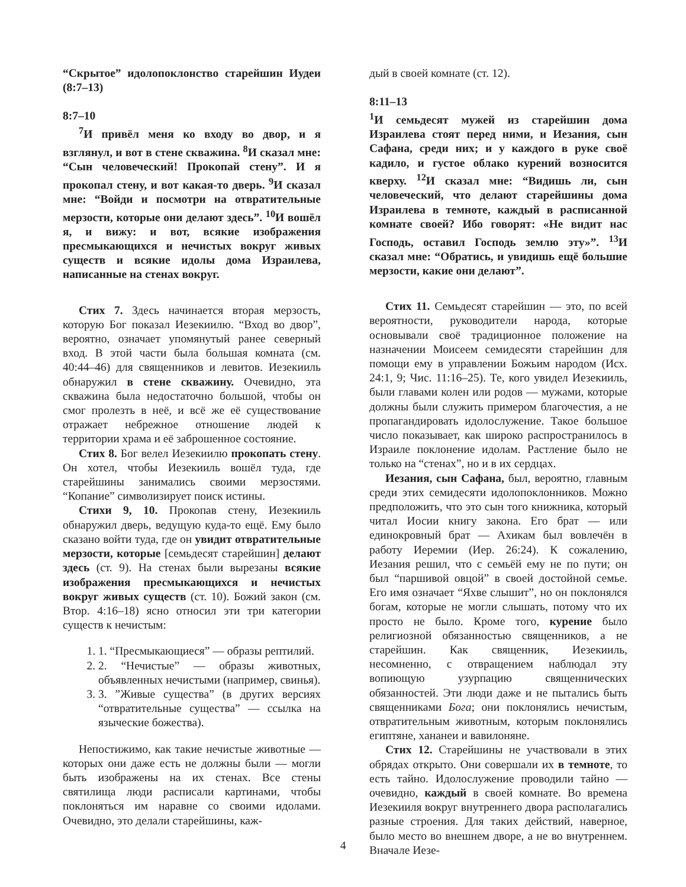“Скрытое” идолопоклонство старейшин Иудеи (8:7–13)
8:7–10
<sup>7</sup> И привёл меня ко входу во двор, и я взглянул, и вот в стене скважина. <sup>8</sup>И сказал мне: “Сын человеческий! Прокопай стену”. И я прокопал стену, и вот какая-то дверь. <sup>9</sup>И сказал мне: “Войди и посмотри на отвратительные мерзости, которые они делают здесь”. <sup>10</sup>И вошёл я, и вижу: и вот, всякие изображения пресмыкающихся и нечистых вокруг живых существ и всякие идолы дома Израилева, написанные на стенах вокруг.
Стих 7. Здесь начинается вторая мерзость, которую Бог показал Иезекиилю. “Вход во двор”, вероятно, означает упомянутый ранее северный вход. В этой части была большая комната (см. 40:44–46) для священников и левитов. Иезекииль обнаружил в стене скважину. Очевидно, эта скважина была недостаточно большой, чтобы он смог пролезть в неё, и всё же её существование отражает небрежное отношение людей к территории храма и её заброшенное состояние.
Стих 8. Бог велел Иезекиилю прокопать стену. Он хотел, чтобы Иезекииль вошёл туда, где старейшины занимались своими мерзостями. “Копание” символизирует поиск истины.
Стихи 9, 10. Прокопав стену, Иезекииль обнаружил дверь, ведущую куда-то ещё. Ему было сказано войти туда, где он увидит отвратительные мерзости, которые [семьдесят старейшин] делают здесь (ст. 9). На стенах были вырезаны всякие изображения пресмыкающихся и нечистых вокруг живых существ (ст. 10). Божий закон (см. Втор. 4:16–18) ясно относил эти три категории существ к нечистым:
1. 1. “Пресмыкающиеся” — образы рептилий.
2. 2. “Нечистые” — образы животных, объявленных нечистыми (например, свинья).
3. 3. ”Живые существа” (в других версиях “отвратительные существа” — ссылка на языческие божества).
Непостижимо, как такие нечистые животные — которых они даже есть не должны были — могли быть изображены на их стенах. Все стены святилища люди расписали картинами, чтобы поклоняться им наравне со своими идолами. Очевидно, это делали старейшины, каж-
дый в своей комнате (ст. 12).
8:11–13
<sup>1</sup> И семьдесят мужей из старейшин дома Израилева стоят перед ними, и Иезания, сын Сафана, среди них; и у каждого в руке своё кадило, и густое облако курений возносится кверху. <sup>12</sup>И сказал мне: “Видишь ли, сын человеческий, что делают старейшины дома Израилева в темноте, каждый в расписанной комнате своей? Ибо говорят: «Не видит нас Господь, оставил Господь землю эту»”. <sup>13</sup>И сказал мне: “Обратись, и увидишь ещё большие мерзости, какие они делают”.
Стих 11. Семьдесят старейшин — это, по всей вероятности, руководители народа, которые основывали своё традиционное положение на назначении Моисеем семидесяти старейшин для помощи ему в управлении Божьим народом (Исх. 24:1, 9; Чис. 11:16–25). Те, кого увидел Иезекииль, были главами колен или родов — мужами, которые должны были служить примером благочестия, а не пропагандировать идолослужение. Такое большое число показывает, как широко распространилось в Израиле поклонение идолам. Растление было не только на “стенах”, но и в их сердцах.
Иезания, сын Сафана, был, вероятно, главным среди этих семидесяти идолопоклонников. Можно предположить, что это сын того книжника, который читал Иосии книгу закона. Его брат — или единокровный брат — Ахикам был вовлечён в работу Иеремии (Иер. 26:24). К сожалению, Иезания решил, что с семьёй ему не по пути; он был “паршивой овцой” в своей достойной семье. Его имя означает “Яхве слышит”, но он поклонялся богам, которые не могли слышать, потому что их просто не было. Кроме того, курение было религиозной обязанностью священников, а не старейшин. Как священник, Иезекииль, несомненно, с отвращением наблюдал эту вопиющую узурпацию священнических обязанностей. Эти люди даже и не пытались быть священниками Бога; они поклонялись нечистым, отвратительным животным, которым поклонялись египтяне, хананеи и вавилоняне.
Стих 12. Старейшины не участвовали в этих обрядах открыто. Они совершали их в темноте, то есть тайно. Идолослужение проводили тайно — очевидно, каждый в своей комнате. Во времена Иезекииля вокруг внутреннего двора располагались разные строения. Для таких действий, наверное, было место во внешнем дворе, а не во внутреннем. Вначале Иезе-
4